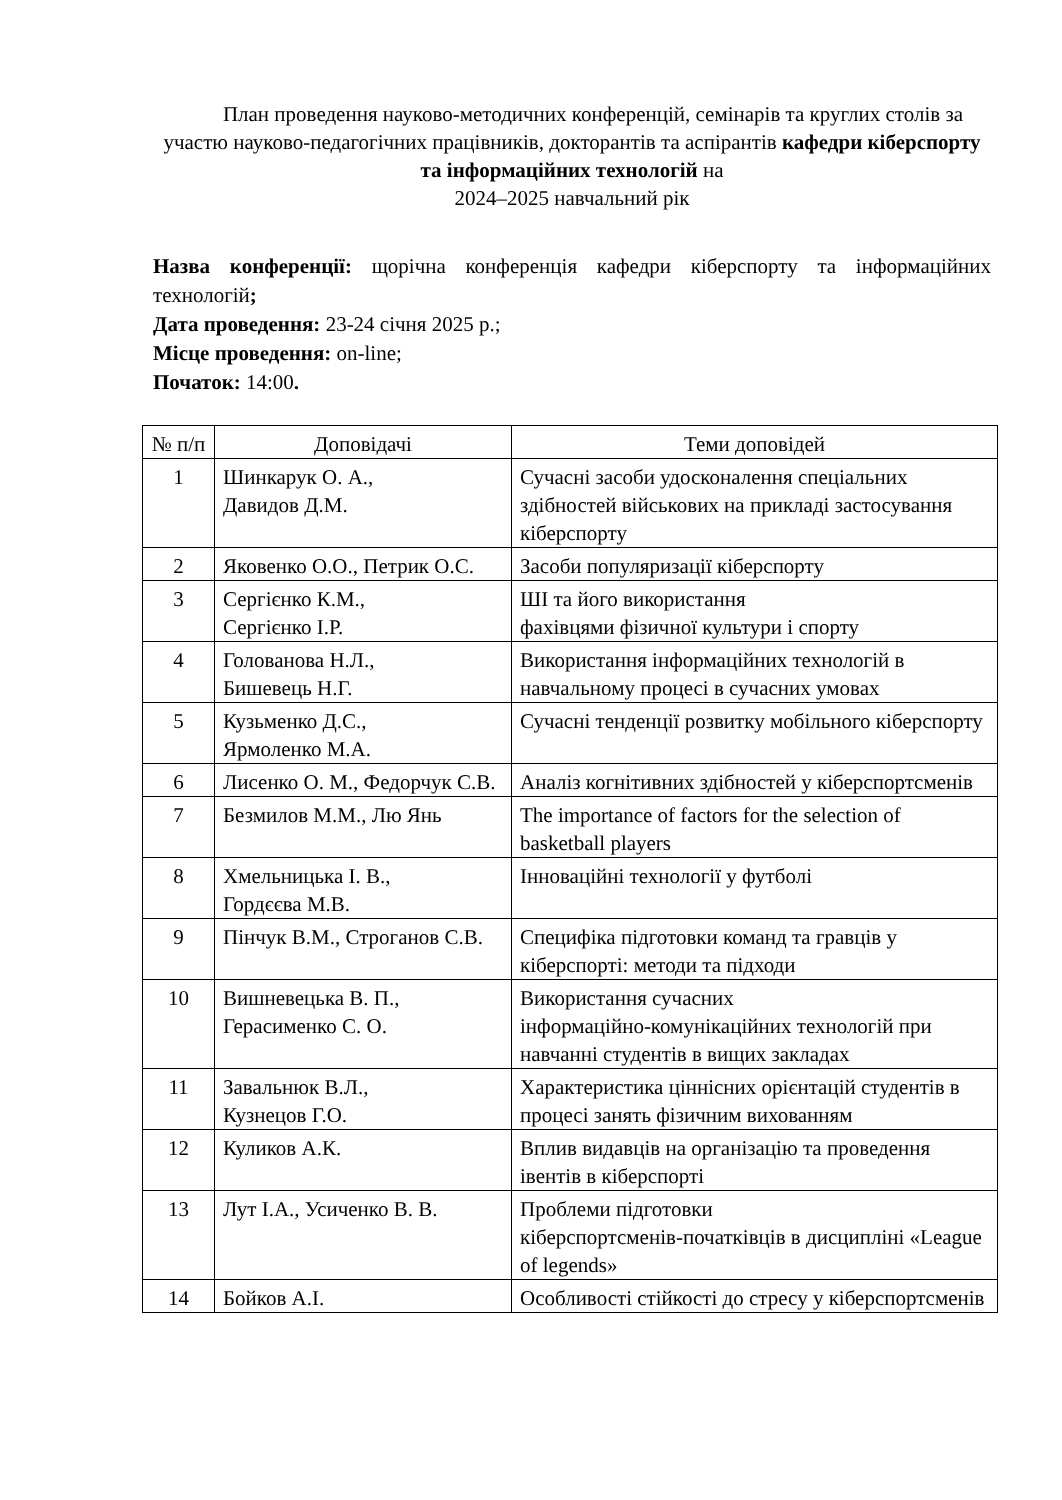План проведення науково-методичних конференцій, семінарів та круглих столів за участю науково-педагогічних працівників, докторантів та аспірантів кафедри кіберспорту та інформаційних технологій на
2024–2025 навчальний рік
Назва конференції: щорічна конференція кафедри кіберспорту та інформаційних технологій;
Дата проведення: 23-24 січня 2025 р.;
Місце проведення: on-line;
Початок: 14:00.
| № п/п | Доповідачі | Теми доповідей |
| --- | --- | --- |
| 1 | Шинкарук О. А., Давидов Д.М. | Сучасні засоби удосконалення спеціальних здібностей військових на прикладі застосування кіберспорту |
| 2 | Яковенко О.О., Петрик О.С. | Засоби популяризації кіберспорту |
| 3 | Сергієнко К.М., Сергієнко І.Р. | ШІ та його використання фахівцями фізичної культури і спорту |
| 4 | Голованова Н.Л., Бишевець Н.Г. | Використання інформаційних технологій в навчальному процесі в сучасних умовах |
| 5 | Кузьменко Д.С., Ярмоленко М.А. | Сучасні тенденції розвитку мобільного кіберспорту |
| 6 | Лисенко О. М., Федорчук С.В. | Аналіз когнітивних здібностей у кіберспортсменів |
| 7 | Безмилов М.М., Лю Янь | The importance of factors for the selection of basketball players |
| 8 | Хмельницька І. В., Гордєєва М.В. | Інноваційні технології у футболі |
| 9 | Пінчук В.М., Строганов С.В. | Специфіка підготовки команд та гравців у кіберспорті: методи та підходи |
| 10 | Вишневецька В. П., Герасименко С. О. | Використання сучасних інформаційно-комунікаційних технологій при навчанні студентів в вищих закладах |
| 11 | Завальнюк В.Л., Кузнецов Г.О. | Характеристика ціннісних орієнтацій студентів в процесі занять фізичним вихованням |
| 12 | Куликов А.К. | Вплив видавців на організацію та проведення івентів в кіберспорті |
| 13 | Лут І.А., Усиченко В. В. | Проблеми підготовки кіберспортсменів-початківців в дисципліні «League of legends» |
| 14 | Бойков А.І. | Особливості стійкості до стресу у кіберспортсменів |